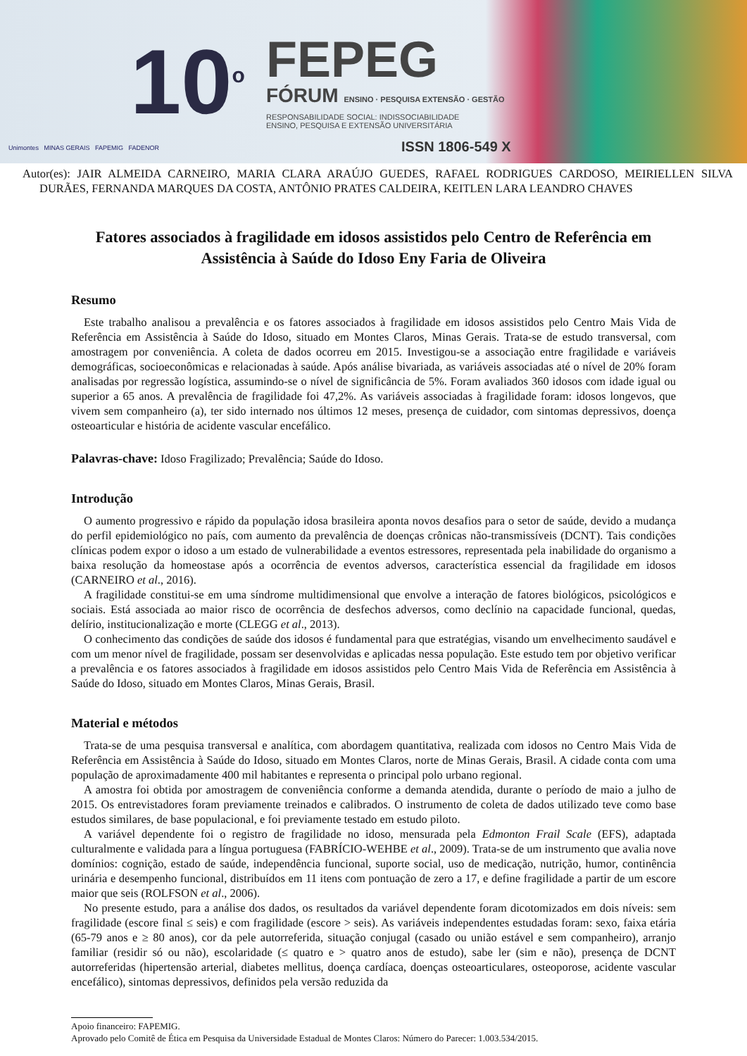10<sup>o</sup>
FEPEG
FÓRUM ENSINO · PESQUISA EXTENSÃO · GESTÃO
RESPONSABILIDADE SOCIAL: INDISSOCIABILIDADE
ENSINO, PESQUISA E EXTENSÃO UNIVERSITÁRIA
Unimontes MINAS GERAIS FAPEMIG FADENOR
ISSN 1806-549 X
Autor(es): JAIR ALMEIDA CARNEIRO, MARIA CLARA ARAÚJO GUEDES, RAFAEL RODRIGUES CARDOSO, MEIRIELLEN SILVA DURÃES, FERNANDA MARQUES DA COSTA, ANTÔNIO PRATES CALDEIRA, KEITLEN LARA LEANDRO CHAVES
Fatores associados à fragilidade em idosos assistidos pelo Centro de Referência em Assistência à Saúde do Idoso Eny Faria de Oliveira
Resumo
Este trabalho analisou a prevalência e os fatores associados à fragilidade em idosos assistidos pelo Centro Mais Vida de Referência em Assistência à Saúde do Idoso, situado em Montes Claros, Minas Gerais. Trata-se de estudo transversal, com amostragem por conveniência. A coleta de dados ocorreu em 2015. Investigou-se a associação entre fragilidade e variáveis demográficas, socioeconômicas e relacionadas à saúde. Após análise bivariada, as variáveis associadas até o nível de 20% foram analisadas por regressão logística, assumindo-se o nível de significância de 5%. Foram avaliados 360 idosos com idade igual ou superior a 65 anos. A prevalência de fragilidade foi 47,2%. As variáveis associadas à fragilidade foram: idosos longevos, que vivem sem companheiro (a), ter sido internado nos últimos 12 meses, presença de cuidador, com sintomas depressivos, doença osteoarticular e história de acidente vascular encefálico.
Palavras-chave: Idoso Fragilizado; Prevalência; Saúde do Idoso.
Introdução
O aumento progressivo e rápido da população idosa brasileira aponta novos desafios para o setor de saúde, devido a mudança do perfil epidemiológico no país, com aumento da prevalência de doenças crônicas não-transmissíveis (DCNT). Tais condições clínicas podem expor o idoso a um estado de vulnerabilidade a eventos estressores, representada pela inabilidade do organismo a baixa resolução da homeostase após a ocorrência de eventos adversos, característica essencial da fragilidade em idosos (CARNEIRO et al., 2016).
A fragilidade constitui-se em uma síndrome multidimensional que envolve a interação de fatores biológicos, psicológicos e sociais. Está associada ao maior risco de ocorrência de desfechos adversos, como declínio na capacidade funcional, quedas, delírio, institucionalização e morte (CLEGG et al., 2013).
O conhecimento das condições de saúde dos idosos é fundamental para que estratégias, visando um envelhecimento saudável e com um menor nível de fragilidade, possam ser desenvolvidas e aplicadas nessa população. Este estudo tem por objetivo verificar a prevalência e os fatores associados à fragilidade em idosos assistidos pelo Centro Mais Vida de Referência em Assistência à Saúde do Idoso, situado em Montes Claros, Minas Gerais, Brasil.
Material e métodos
Trata-se de uma pesquisa transversal e analítica, com abordagem quantitativa, realizada com idosos no Centro Mais Vida de Referência em Assistência à Saúde do Idoso, situado em Montes Claros, norte de Minas Gerais, Brasil. A cidade conta com uma população de aproximadamente 400 mil habitantes e representa o principal polo urbano regional.
A amostra foi obtida por amostragem de conveniência conforme a demanda atendida, durante o período de maio a julho de 2015. Os entrevistadores foram previamente treinados e calibrados. O instrumento de coleta de dados utilizado teve como base estudos similares, de base populacional, e foi previamente testado em estudo piloto.
A variável dependente foi o registro de fragilidade no idoso, mensurada pela Edmonton Frail Scale (EFS), adaptada culturalmente e validada para a língua portuguesa (FABRÍCIO-WEHBE et al., 2009). Trata-se de um instrumento que avalia nove domínios: cognição, estado de saúde, independência funcional, suporte social, uso de medicação, nutrição, humor, continência urinária e desempenho funcional, distribuídos em 11 itens com pontuação de zero a 17, e define fragilidade a partir de um escore maior que seis (ROLFSON et al., 2006).
No presente estudo, para a análise dos dados, os resultados da variável dependente foram dicotomizados em dois níveis: sem fragilidade (escore final ≤ seis) e com fragilidade (escore > seis). As variáveis independentes estudadas foram: sexo, faixa etária (65-79 anos e ≥ 80 anos), cor da pele autorreferida, situação conjugal (casado ou união estável e sem companheiro), arranjo familiar (residir só ou não), escolaridade (≤ quatro e > quatro anos de estudo), sabe ler (sim e não), presença de DCNT autorreferidas (hipertensão arterial, diabetes mellitus, doença cardíaca, doenças osteoarticulares, osteoporose, acidente vascular encefálico), sintomas depressivos, definidos pela versão reduzida da
Apoio financeiro: FAPEMIG.
Aprovado pelo Comitê de Ética em Pesquisa da Universidade Estadual de Montes Claros: Número do Parecer: 1.003.534/2015.